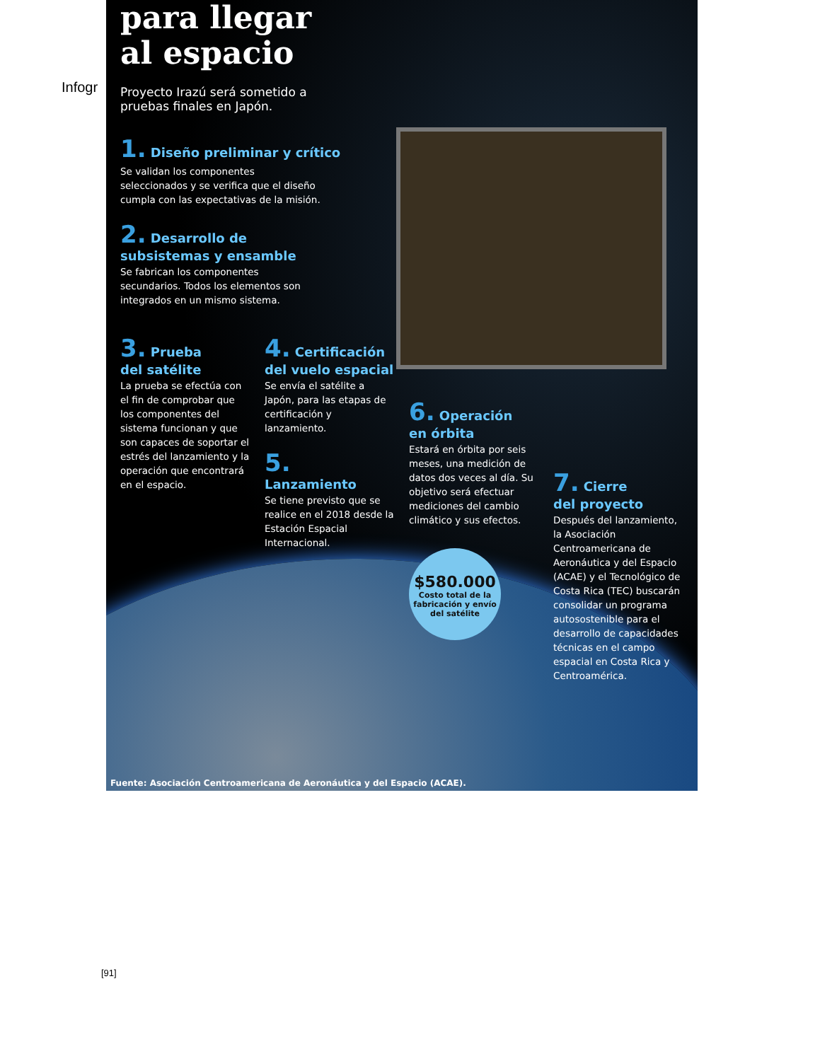Infogr
para llegar
al espacio
Proyecto Irazú será sometido a
pruebas finales en Japón.
1. Diseño preliminar y crítico
Se validan los componentes
seleccionados y se verifica que el diseño
cumpla con las expectativas de la misión.
2. Desarrollo de
subsistemas y ensamble
Se fabrican los componentes
secundarios. Todos los elementos son
integrados en un mismo sistema.
3. Prueba
del satélite
La prueba se efectúa con el fin de comprobar que los componentes del sistema funcionan y que son capaces de soportar el estrés del lanzamiento y la operación que encontrará en el espacio.
4. Certificación
del vuelo espacial
Se envía el satélite a Japón, para las etapas de certificación y lanzamiento.
5.
Lanzamiento
Se tiene previsto que se realice en el 2018 desde la Estación Espacial Internacional.
6. Operación
en órbita
Estará en órbita por seis meses, una medición de datos dos veces al día. Su objetivo será efectuar mediciones del cambio climático y sus efectos.
$580.000
Costo total de la fabricación y envío del satélite
7. Cierre
del proyecto
Después del lanzamiento, la Asociación Centroamericana de Aeronáutica y del Espacio (ACAE) y el Tecnológico de Costa Rica (TEC) buscarán consolidar un programa autosostenible para el desarrollo de capacidades técnicas en el campo espacial en Costa Rica y Centroamérica.
Fuente: Asociación Centroamericana de Aeronáutica y del Espacio (ACAE).
[91]